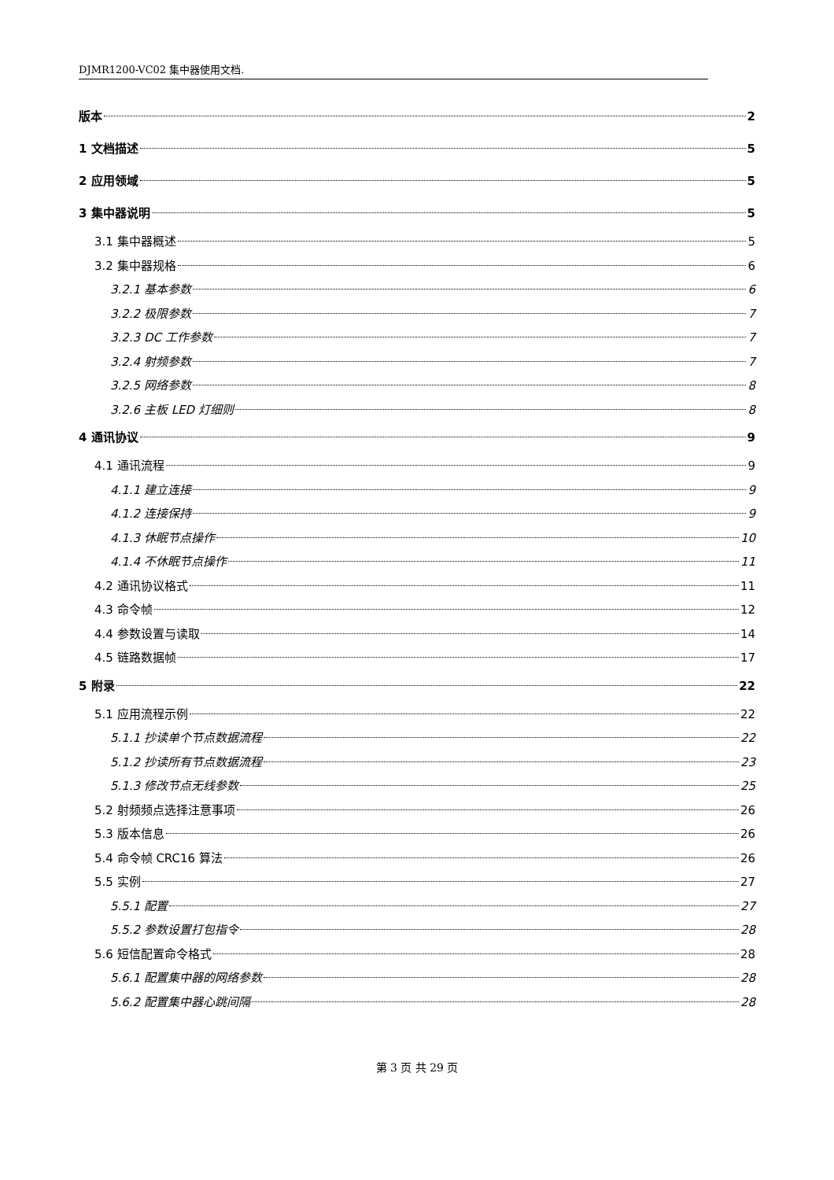DJMR1200-VC02 集中器使用文档.
版本 2
1 文档描述 5
2 应用领域 5
3 集中器说明 5
3.1 集中器概述 5
3.2 集中器规格 6
3.2.1 基本参数 6
3.2.2 极限参数 7
3.2.3 DC 工作参数 7
3.2.4 射频参数 7
3.2.5 网络参数 8
3.2.6 主板 LED 灯细则 8
4 通讯协议 9
4.1 通讯流程 9
4.1.1 建立连接 9
4.1.2 连接保持 9
4.1.3 休眠节点操作 10
4.1.4 不休眠节点操作 11
4.2 通讯协议格式 11
4.3 命令帧 12
4.4 参数设置与读取 14
4.5 链路数据帧 17
5 附录 22
5.1 应用流程示例 22
5.1.1 抄读单个节点数据流程 22
5.1.2 抄读所有节点数据流程 23
5.1.3 修改节点无线参数 25
5.2 射频频点选择注意事项 26
5.3 版本信息 26
5.4 命令帧 CRC16 算法 26
5.5 实例 27
5.5.1 配置 27
5.5.2 参数设置打包指令 28
5.6 短信配置命令格式 28
5.6.1 配置集中器的网络参数 28
5.6.2 配置集中器心跳间隔 28
第 3 页 共 29 页